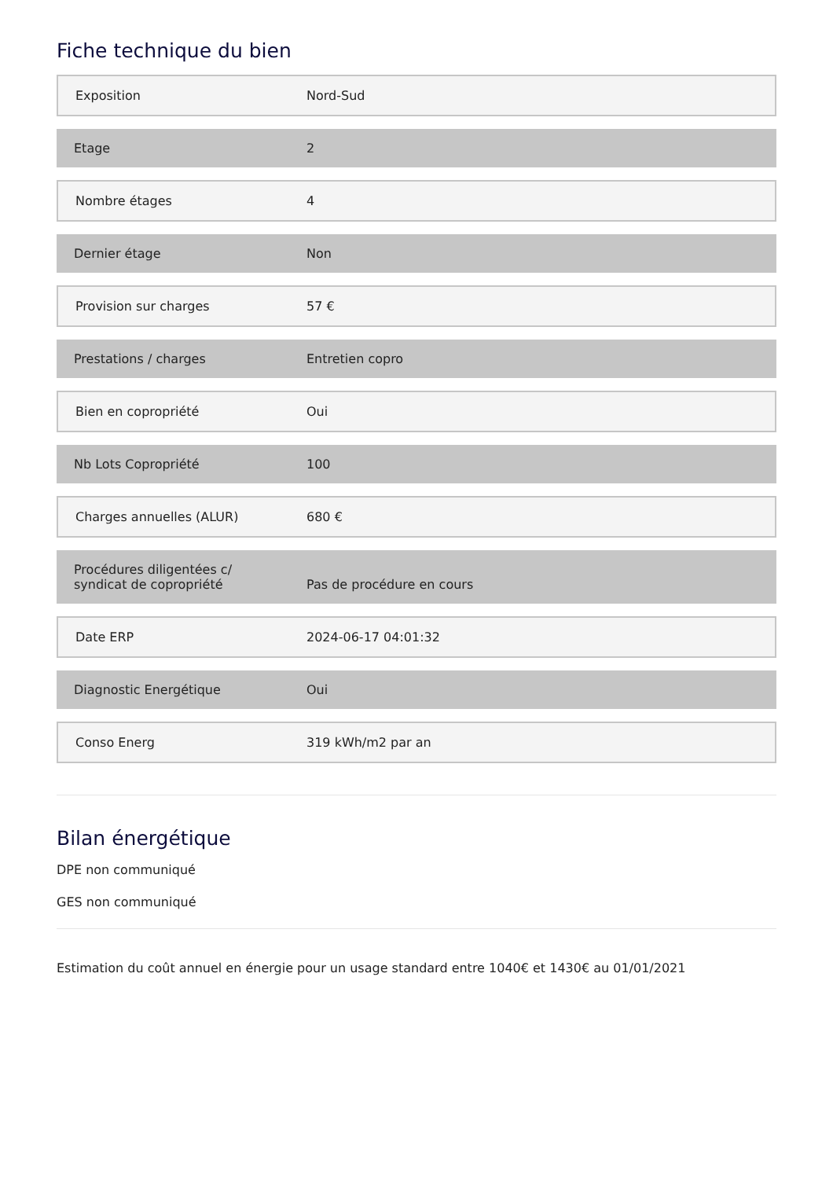Fiche technique du bien
| Exposition | Nord-Sud |
| Etage | 2 |
| Nombre étages | 4 |
| Dernier étage | Non |
| Provision sur charges | 57 € |
| Prestations / charges | Entretien copro |
| Bien en copropriété | Oui |
| Nb Lots Copropriété | 100 |
| Charges annuelles (ALUR) | 680 € |
| Procédures diligentées c/ syndicat de copropriété | Pas de procédure en cours |
| Date ERP | 2024-06-17 04:01:32 |
| Diagnostic Energétique | Oui |
| Conso Energ | 319 kWh/m2 par an |
Bilan énergétique
DPE non communiqué
GES non communiqué
Estimation du coût annuel en énergie pour un usage standard entre 1040€ et 1430€ au 01/01/2021